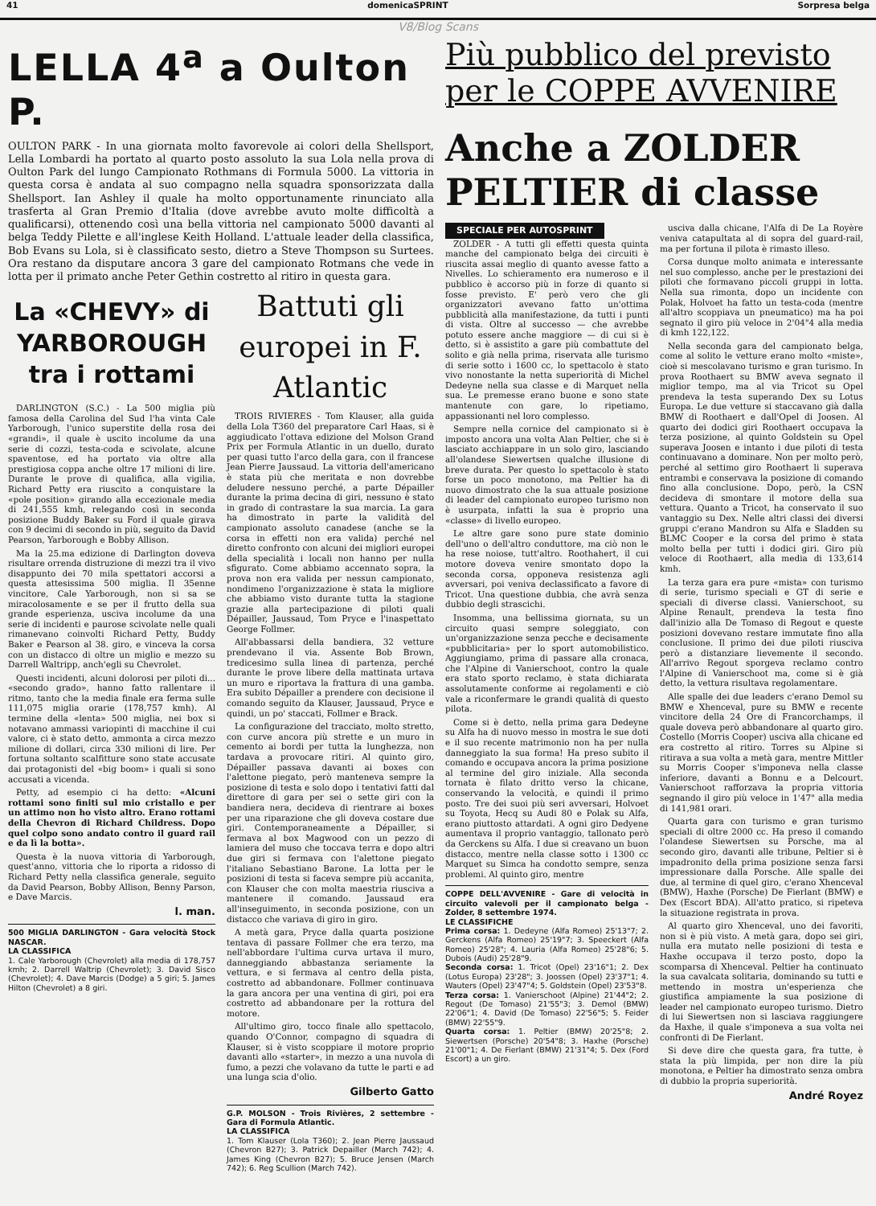41 domenicaSPRINT Sorpresa belga
V8/Blog Scans
LELLA 4<sup>a</sup> a Oulton P.
OULTON PARK - In una giornata molto favorevole ai colori della Shellsport, Lella Lombardi ha portato al quarto posto assoluto la sua Lola nella prova di Oulton Park del lungo Campionato Rothmans di Formula 5000. La vittoria in questa corsa è andata al suo compagno nella squadra sponsorizzata dalla Shellsport. Ian Ashley il quale ha molto opportunamente rinunciato alla trasferta al Gran Premio d'Italia (dove avrebbe avuto molte difficoltà a qualificarsi), ottenendo così una bella vittoria nel campionato 5000 davanti al belga Teddy Pilette e all'inglese Keith Holland. L'attuale leader della classifica, Bob Evans su Lola, si è classificato sesto, dietro a Steve Thompson su Surtees. Ora restano da disputare ancora 3 gare del campionato Rotmans che vede in lotta per il primato anche Peter Gethin costretto al ritiro in questa gara.
La «CHEVY» di YARBOROUGH tra i rottami
DARLINGTON (S.C.) - La 500 miglia più famosa della Carolina del Sud l'ha vinta Cale Yarborough, l'unico superstite della rosa dei «grandi», il quale è uscito incolume da una serie di cozzi, testa-coda e scivolate, alcune spaventose, ed ha portato via oltre alla prestigiosa coppa anche oltre 17 milioni di lire. Durante le prove di qualifica, alla vigilia, Richard Petty era riuscito a conquistare la «pole position» girando alla eccezionale media di 241,555 kmh, relegando così in seconda posizione Buddy Baker su Ford il quale girava con 9 decimi di secondo in più, seguito da David Pearson, Yarborough e Bobby Allison.
Ma la 25.ma edizione di Darlington doveva risultare orrenda distruzione di mezzi tra il vivo disappunto dei 70 mila spettatori accorsi a questa attesissima 500 miglia. Il 35enne vincitore, Cale Yarborough, non si sa se miracolosamente e se per il frutto della sua grande esperienza, usciva incolume da una serie di incidenti e paurose scivolate nelle quali rimanevano coinvolti Richard Petty, Buddy Baker e Pearson al 38. giro, e vinceva la corsa con un distacco di oltre un miglio e mezzo su Darrell Waltripp, anch'egli su Chevrolet.
Questi incidenti, alcuni dolorosi per piloti di... «secondo grado», hanno fatto rallentare il ritmo, tanto che la media finale era ferma sulle 111,075 miglia orarie (178,757 kmh). Al termine della «lenta» 500 miglia, nei box si notavano ammassi variopinti di macchine il cui valore, ci è stato detto, ammonta a circa mezzo milione di dollari, circa 330 milioni di lire. Per fortuna soltanto scalfitture sono state accusate dai protagonisti del «big boom» i quali si sono accusati a vicenda.
Petty, ad esempio ci ha detto: «Alcuni rottami sono finiti sul mio cristallo e per un attimo non ho visto altro. Erano rottami della Chevron di Richard Childress. Dopo quel colpo sono andato contro il guard rail e da lì la botta».
Questa è la nuova vittoria di Yarborough, quest'anno, vittoria che lo riporta a ridosso di Richard Petty nella classifica generale, seguito da David Pearson, Bobby Allison, Benny Parson, e Dave Marcis.
l. man.
500 MIGLIA DARLINGTON - Gara velocità Stock NASCAR.
LA CLASSIFICA
1. Cale Yarborough (Chevrolet) alla media di 178,757 kmh; 2. Darrell Waltrip (Chevrolet); 3. David Sisco (Chevrolet); 4. Dave Marcis (Dodge) a 5 giri; 5. James Hilton (Chevrolet) a 8 giri.
Battuti gli europei in F. Atlantic
TROIS RIVIERES - Tom Klauser, alla guida della Lola T360 del preparatore Carl Haas, si è aggiudicato l'ottava edizione del Molson Grand Prix per Formula Atlantic in un duello, durato per quasi tutto l'arco della gara, con il francese Jean Pierre Jaussaud. La vittoria dell'americano è stata più che meritata e non dovrebbe deludere nessuno perché, a parte Dépailler durante la prima decina di giri, nessuno è stato in grado di contrastare la sua marcia. La gara ha dimostrato in parte la validità del campionato assoluto canadese (anche se la corsa in effetti non era valida) perché nel diretto confronto con alcuni dei migliori europei della specialità i locali non hanno per nulla sfigurato. Come abbiamo accennato sopra, la prova non era valida per nessun campionato, nondimeno l'organizzazione è stata la migliore che abbiamo visto durante tutta la stagione grazie alla partecipazione di piloti quali Dépailler, Jaussaud, Tom Pryce e l'inaspettato George Follmer.
All'abbassarsi della bandiera, 32 vetture prendevano il via. Assente Bob Brown, tredicesimo sulla linea di partenza, perché durante le prove libere della mattinata urtava un muro e riportava la frattura di una gamba. Era subito Dépailler a prendere con decisione il comando seguito da Klauser, Jaussaud, Pryce e quindi, un po' staccati, Follmer e Brack.
La configurazione del tracciato, molto stretto, con curve ancora più strette e un muro in cemento ai bordi per tutta la lunghezza, non tardava a provocare ritiri. Al quinto giro, Dépailler passava davanti ai boxes con l'alettone piegato, però manteneva sempre la posizione di testa e solo dopo i tentativi fatti dal direttore di gara per sei o sette giri con la bandiera nera, decideva di rientrare ai boxes per una riparazione che gli doveva costare due giri. Contemporaneamente a Dépailler, si fermava al box Magwood con un pezzo di lamiera del muso che toccava terra e dopo altri due giri si fermava con l'alettone piegato l'italiano Sebastiano Barone. La lotta per le posizioni di testa si faceva sempre più accanita, con Klauser che con molta maestria riusciva a mantenere il comando. Jaussaud era all'inseguimento, in seconda posizione, con un distacco che variava di giro in giro.
A metà gara, Pryce dalla quarta posizione tentava di passare Follmer che era terzo, ma nell'abbordare l'ultima curva urtava il muro, danneggiando abbastanza seriamente la vettura, e si fermava al centro della pista, costretto ad abbandonare. Follmer continuava la gara ancora per una ventina di giri, poi era costretto ad abbandonare per la rottura del motore.
All'ultimo giro, tocco finale allo spettacolo, quando O'Connor, compagno di squadra di Klauser, si è visto scoppiare il motore proprio davanti allo «starter», in mezzo a una nuvola di fumo, a pezzi che volavano da tutte le parti e ad una lunga scia d'olio.
Gilberto Gatto
G.P. MOLSON - Trois Rivières, 2 settembre - Gara di Formula Atlantic.
LA CLASSIFICA
1. Tom Klauser (Lola T360); 2. Jean Pierre Jaussaud (Chevron B27); 3. Patrick Depailler (March 742); 4. James King (Chevron B27); 5. Bruce Jensen (March 742); 6. Reg Scullion (March 742).
Più pubblico del previsto per le COPPE AVVENIRE
Anche a ZOLDER PELTIER di classe
SPECIALE PER AUTOSPRINT
ZOLDER - A tutti gli effetti questa quinta manche del campionato belga dei circuiti è riuscita assai meglio di quanto avesse fatto a Nivelles. Lo schieramento era numeroso e il pubblico è accorso più in forze di quanto si fosse previsto. E' però vero che gli organizzatori avevano fatto un'ottima pubblicità alla manifestazione, da tutti i punti di vista. Oltre al successo — che avrebbe potuto essere anche maggiore — di cui si è detto, si è assistito a gare più combattute del solito e già nella prima, riservata alle turismo di serie sotto i 1600 cc, lo spettacolo è stato vivo nonostante la netta superiorità di Michel Dedeyne nella sua classe e di Marquet nella sua. Le premesse erano buone e sono state mantenute con gare, lo ripetiamo, appassionanti nel loro complesso.
Sempre nella cornice del campionato si è imposto ancora una volta Alan Peltier, che si è lasciato acchiappare in un solo giro, lasciando all'olandese Siewertsen qualche illusione di breve durata. Per questo lo spettacolo è stato forse un poco monotono, ma Peltier ha di nuovo dimostrato che la sua attuale posizione di leader del campionato europeo turismo non è usurpata, infatti la sua è proprio una «classe» di livello europeo.
Le altre gare sono pure state dominio dell'uno o dell'altro conduttore, ma ciò non le ha rese noiose, tutt'altro. Roothahert, il cui motore doveva venire smontato dopo la seconda corsa, opponeva resistenza agli avversari, poi veniva declassificato a favore di Tricot. Una questione dubbia, che avrà senza dubbio degli strascichi.
Insomma, una bellissima giornata, su un circuito quasi sempre soleggiato, con un'organizzazione senza pecche e decisamente «pubblicitaria» per lo sport automobilistico. Aggiungiamo, prima di passare alla cronaca, che l'Alpine di Vanierschoot, contro la quale era stato sporto reclamo, è stata dichiarata assolutamente conforme ai regolamenti e ciò vale a riconfermare le grandi qualità di questo pilota.
Come si è detto, nella prima gara Dedeyne su Alfa ha di nuovo messo in mostra le sue doti e il suo recente matrimonio non ha per nulla danneggiato la sua forma! Ha preso subito il comando e occupava ancora la prima posizione al termine del giro iniziale. Alla seconda tornata è filato dritto verso la chicane, conservando la velocità, e quindi il primo posto. Tre dei suoi più seri avversari, Holvoet su Toyota, Hecq su Audi 80 e Polak su Alfa, erano piuttosto attardati. A ogni giro Dedyene aumentava il proprio vantaggio, tallonato però da Gerckens su Alfa. I due si creavano un buon distacco, mentre nella classe sotto i 1300 cc Marquet su Simca ha condotto sempre, senza problemi. Al quinto giro, mentre
COPPE DELL'AVVENIRE - Gare di velocità in circuito valevoli per il campionato belga - Zolder, 8 settembre 1974.
LE CLASSIFICHE
Prima corsa: 1. Dedeyne (Alfa Romeo) 25'13"7; 2. Gerckens (Alfa Romeo) 25'19"7; 3. Speeckert (Alfa Romeo) 25'28"; 4. Lauria (Alfa Romeo) 25'28"6; 5. Dubois (Audi) 25'28"9.
Seconda corsa: 1. Tricot (Opel) 23'16"1; 2. Dex (Lotus Europa) 23'28"; 3. Joossen (Opel) 23'37"1; 4. Wauters (Opel) 23'47"4; 5. Goldstein (Opel) 23'53"8.
Terza corsa: 1. Vanierschoot (Alpine) 21'44"2; 2. Regout (De Tomaso) 21'55"3; 3. Demol (BMW) 22'06"1; 4. David (De Tomaso) 22'56"5; 5. Feider (BMW) 22'55"9.
Quarta corsa: 1. Peltier (BMW) 20'25"8; 2. Siewertsen (Porsche) 20'54"8; 3. Haxhe (Porsche) 21'00"1; 4. De Fierlant (BMW) 21'31"4; 5. Dex (Ford Escort) a un giro.
usciva dalla chicane, l'Alfa di De La Royère veniva catapultata al di sopra del guard-rail, ma per fortuna il pilota è rimasto illeso.
Corsa dunque molto animata e interessante nel suo complesso, anche per le prestazioni dei piloti che formavano piccoli gruppi in lotta. Nella sua rimonta, dopo un incidente con Polak, Holvoet ha fatto un testa-coda (mentre all'altro scoppiava un pneumatico) ma ha poi segnato il giro più veloce in 2'04"4 alla media di kmh 122,122.
Nella seconda gara del campionato belga, come al solito le vetture erano molto «miste», cioè si mescolavano turismo e gran turismo. In prova Roothaert su BMW aveva segnato il miglior tempo, ma al via Tricot su Opel prendeva la testa superando Dex su Lotus Europa. Le due vetture si staccavano già dalla BMW di Roothaert e dall'Opel di Joosen. Al quarto dei dodici giri Roothaert occupava la terza posizione, al quinto Goldstein su Opel superava Joosen e intanto i due piloti di testa continuavano a dominare. Non per molto però, perché al settimo giro Roothaert li superava entrambi e conservava la posizione di comando fino alla conclusione. Dopo, però, la CSN decideva di smontare il motore della sua vettura. Quanto a Tricot, ha conservato il suo vantaggio su Dex. Nelle altri classi dei diversi gruppi c'erano Mandron su Alfa e Sladden su BLMC Cooper e la corsa del primo è stata molto bella per tutti i dodici giri. Giro più veloce di Roothaert, alla media di 133,614 kmh.
La terza gara era pure «mista» con turismo di serie, turismo speciali e GT di serie e speciali di diverse classi. Vanierschoot, su Alpine Renault, prendeva la testa fino dall'inizio alla De Tomaso di Regout e queste posizioni dovevano restare immutate fino alla conclusione. Il primo dei due piloti riusciva però a distanziare lievemente il secondo. All'arrivo Regout sporgeva reclamo contro l'Alpine di Vanierschoot ma, come si è già detto, la vettura risultava regolamentare.
Alle spalle dei due leaders c'erano Demol su BMW e Xhenceval, pure su BMW e recente vincitore della 24 Ore di Francorchamps, il quale doveva però abbandonare al quarto giro. Costello (Morris Cooper) usciva alla chicane ed era costretto al ritiro. Torres su Alpine si ritirava a sua volta a metà gara, mentre Mittler su Morris Cooper s'imponeva nella classe inferiore, davanti a Bonnu e a Delcourt. Vanierschoot rafforzava la propria vittoria segnando il giro più veloce in 1'47" alla media di 141,981 orari.
Quarta gara con turismo e gran turismo speciali di oltre 2000 cc. Ha preso il comando l'olandese Siewertsen su Porsche, ma al secondo giro, davanti alle tribune, Peltier si è impadronito della prima posizione senza farsi impressionare dalla Porsche. Alle spalle dei due, al termine di quel giro, c'erano Xhenceval (BMW), Haxhe (Porsche) De Fierlant (BMW) e Dex (Escort BDA). All'atto pratico, si ripeteva la situazione registrata in prova.
Al quarto giro Xhenceval, uno dei favoriti, non si è più visto. A metà gara, dopo sei giri, nulla era mutato nelle posizioni di testa e Haxhe occupava il terzo posto, dopo la scomparsa di Xhenceval. Peltier ha continuato la sua cavalcata solitaria, dominando su tutti e mettendo in mostra un'esperienza che giustifica ampiamente la sua posizione di leader nel campionato europeo turismo. Dietro di lui Siewertsen non si lasciava raggiungere da Haxhe, il quale s'imponeva a sua volta nei confronti di De Fierlant.
Si deve dire che questa gara, fra tutte, è stata la più limpida, per non dire la più monotona, e Peltier ha dimostrato senza ombra di dubbio la propria superiorità.
André Royez